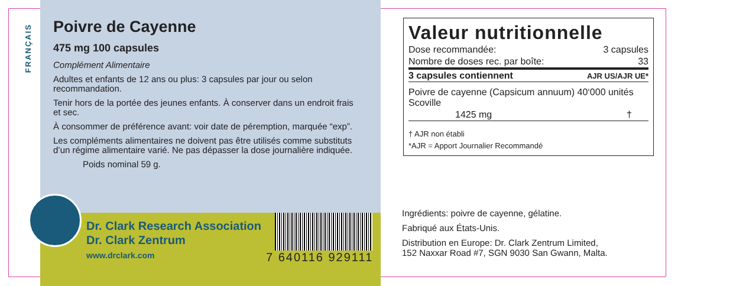FRANÇAIS
Poivre de Cayenne
475 mg 100 capsules
Complément Alimentaire
Adultes et enfants de 12 ans ou plus: 3 capsules par jour ou selon recommandation.
Tenir hors de la portée des jeunes enfants. À conserver dans un endroit frais et sec.
À consommer de préférence avant: voir date de péremption, marquée “exp”.
Les compléments alimentaires ne doivent pas être utilisés comme substituts d’un régime alimentaire varié. Ne pas dépasser la dose journalière indiquée.
Poids nominal 59 g.
Dr. Clark Research Association
Dr. Clark Zentrum
www.drclark.com
7 640116 929111
Valeur nutritionnelle
| Dose recommandée: | 3 capsules |
| Nombre de doses rec. par boîte: | 33 |
| 3 capsules contiennent | AJR US/AJR UE* |
| Poivre de cayenne (Capsicum annuum) 40‘000 unités Scoville | |
| 1425 mg | † |
† AJR non établi
*AJR = Apport Journalier Recommandé
Ingrédients: poivre de cayenne, gélatine.
Fabriqué aux États-Unis.
Distribution en Europe: Dr. Clark Zentrum Limited,
152 Naxxar Road #7, SGN 9030 San Gwann, Malta.